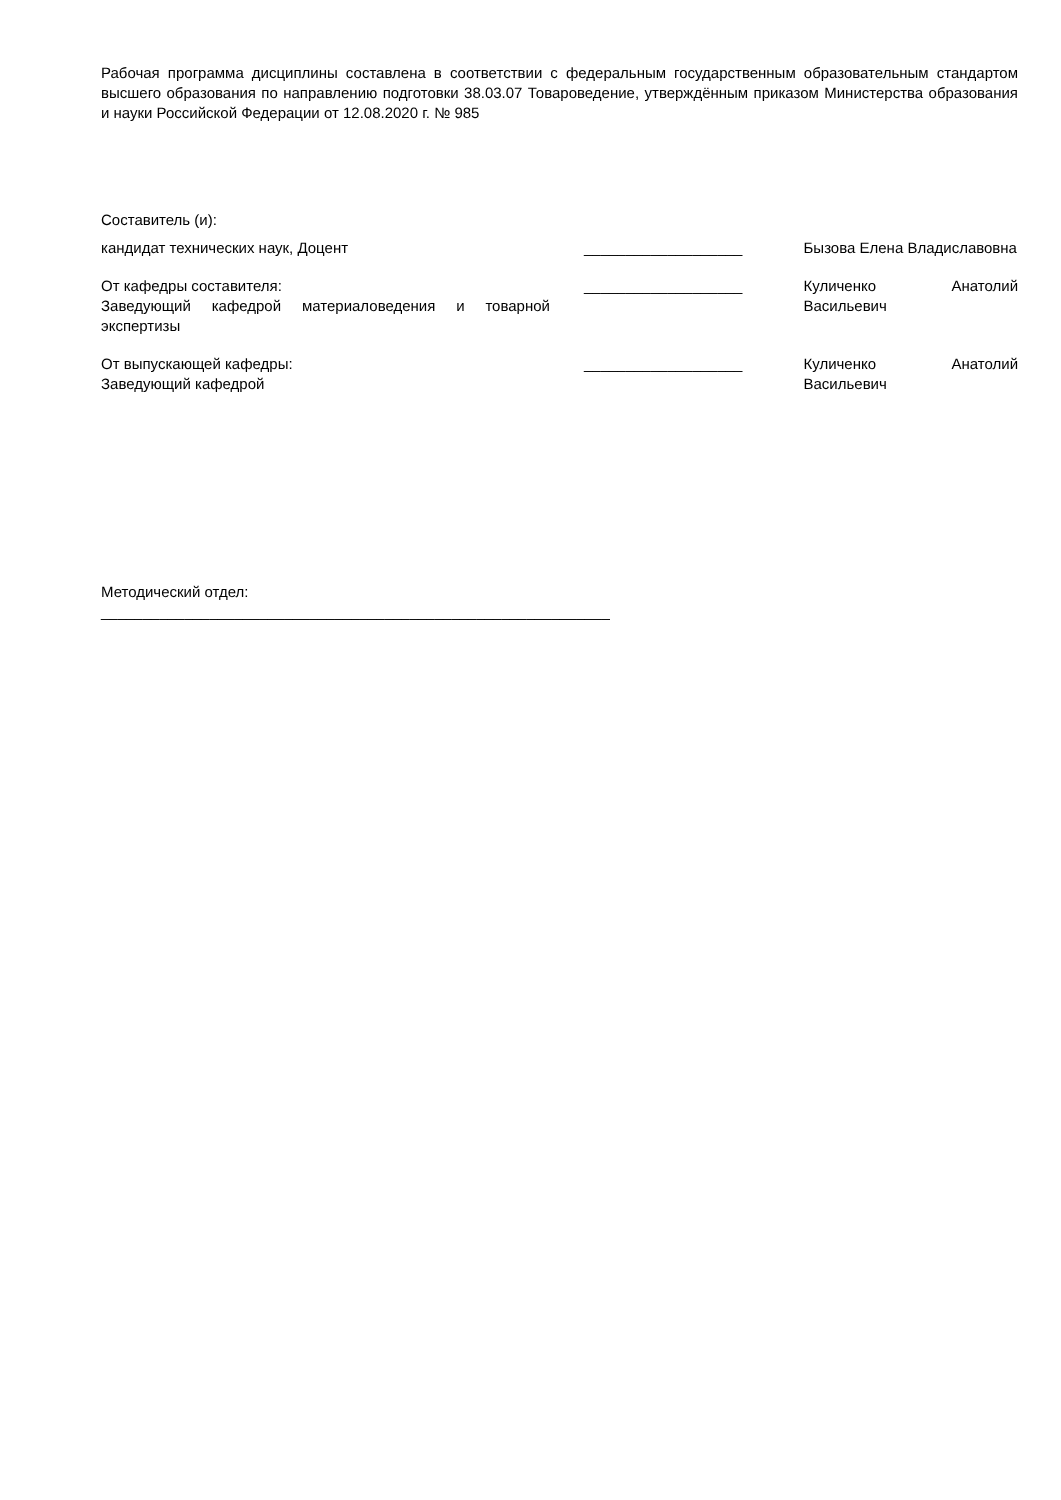Рабочая программа дисциплины составлена в соответствии с федеральным государственным образовательным стандартом высшего образования по направлению подготовки 38.03.07 Товароведение, утверждённым приказом Министерства образования и науки Российской Федерации от 12.08.2020 г. № 985
Составитель (и):
кандидат технических наук, Доцент ___________________ Бызова Елена Владиславовна
От кафедры составителя:
Заведующий кафедрой материаловедения и товарной экспертизы
___________________ Куличенко Анатолий Васильевич
От выпускающей кафедры:
Заведующий кафедрой
___________________ Куличенко Анатолий Васильевич
Методический отдел:
_____________________________________________________________